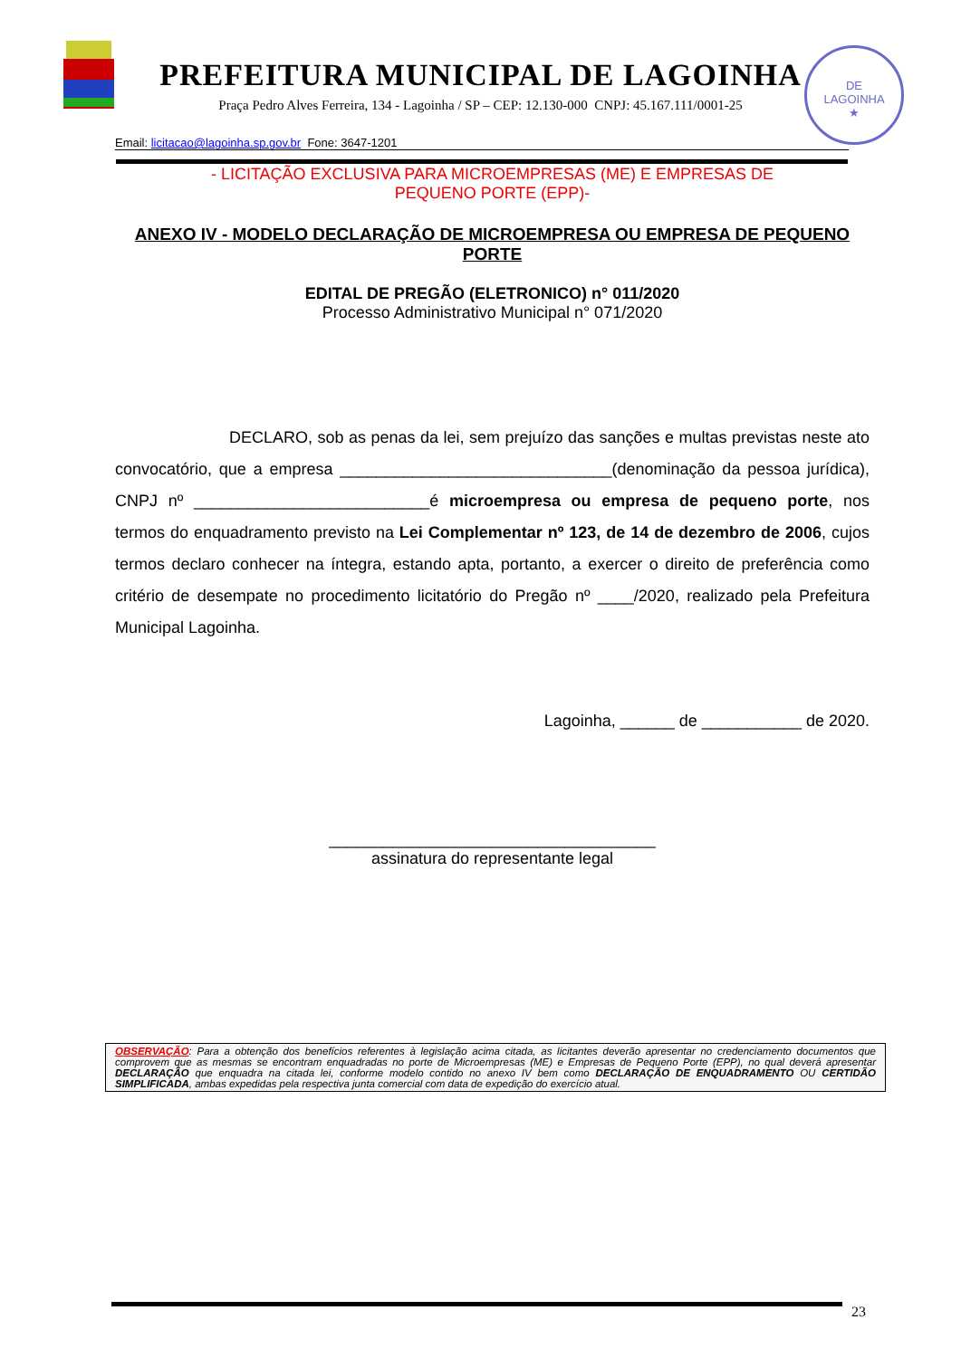DE
LAGOINHA
★
PREFEITURA MUNICIPAL DE LAGOINHA
Praça Pedro Alves Ferreira, 134 - Lagoinha / SP – CEP: 12.130-000 CNPJ: 45.167.111/0001-25
Email: licitacao@lagoinha.sp.gov.br Fone: 3647-1201
- LICITAÇÃO EXCLUSIVA PARA MICROEMPRESAS (ME) E EMPRESAS DE
PEQUENO PORTE (EPP)-
ANEXO IV - MODELO DECLARAÇÃO DE MICROEMPRESA OU EMPRESA DE PEQUENO PORTE
EDITAL DE PREGÃO (ELETRONICO) n° 011/2020
Processo Administrativo Municipal n° 071/2020
DECLARO, sob as penas da lei, sem prejuízo das sanções e multas previstas neste ato convocatório, que a empresa ______________________________(denominação da pessoa jurídica), CNPJ nº __________________________é microempresa ou empresa de pequeno porte, nos termos do enquadramento previsto na Lei Complementar nº 123, de 14 de dezembro de 2006, cujos termos declaro conhecer na íntegra, estando apta, portanto, a exercer o direito de preferência como critério de desempate no procedimento licitatório do Pregão nº ____/2020, realizado pela Prefeitura Municipal Lagoinha.
Lagoinha, ______ de ___________ de 2020.
____________________________________
assinatura do representante legal
OBSERVAÇÃO: Para a obtenção dos benefícios referentes à legislação acima citada, as licitantes deverão apresentar no credenciamento documentos que comprovem que as mesmas se encontram enquadradas no porte de Microempresas (ME) e Empresas de Pequeno Porte (EPP), no qual deverá apresentar DECLARAÇÃO que enquadra na citada lei, conforme modelo contido no anexo IV bem como DECLARAÇÃO DE ENQUADRAMENTO OU CERTIDÃO SIMPLIFICADA, ambas expedidas pela respectiva junta comercial com data de expedição do exercício atual.
23